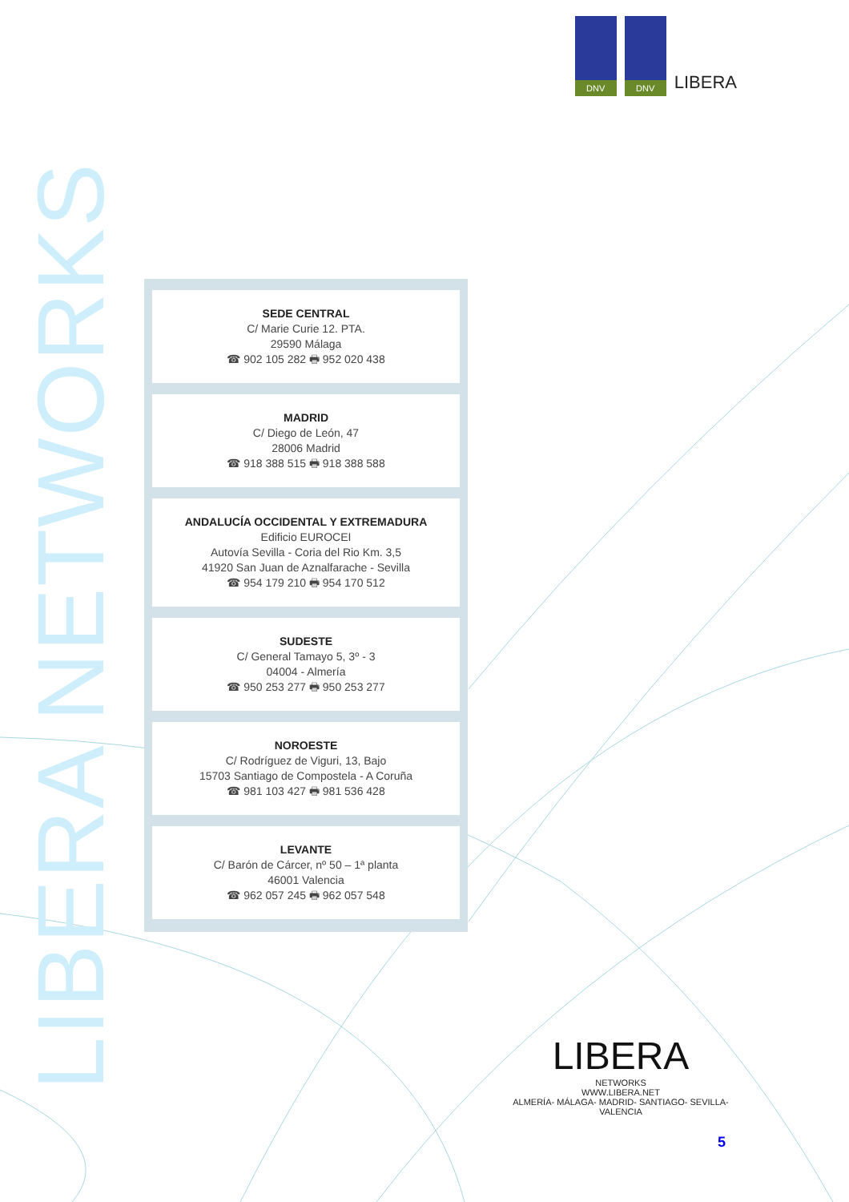DNV DNV
LIBERA
LIBERA NETWORKS
SEDE CENTRAL
C/ Marie Curie 12. PTA.
29590 Málaga
☎ 902 105 282 🖶 952 020 438
MADRID
C/ Diego de León, 47
28006 Madrid
☎ 918 388 515 🖶 918 388 588
ANDALUCÍA OCCIDENTAL Y EXTREMADURA
Edificio EUROCEI
Autovía Sevilla - Coria del Rio Km. 3,5
41920 San Juan de Aznalfarache - Sevilla
☎ 954 179 210 🖶 954 170 512
SUDESTE
C/ General Tamayo 5, 3º - 3
04004 - Almería
☎ 950 253 277 🖶 950 253 277
NOROESTE
C/ Rodríguez de Viguri, 13, Bajo
15703 Santiago de Compostela - A Coruña
☎ 981 103 427 🖶 981 536 428
LEVANTE
C/ Barón de Cárcer, nº 50 – 1ª planta
46001 Valencia
☎ 962 057 245 🖶 962 057 548
LIBERA
NETWORKS
WWW.LIBERA.NET
ALMERÍA- MÁLAGA- MADRID- SANTIAGO- SEVILLA- VALENCIA
5